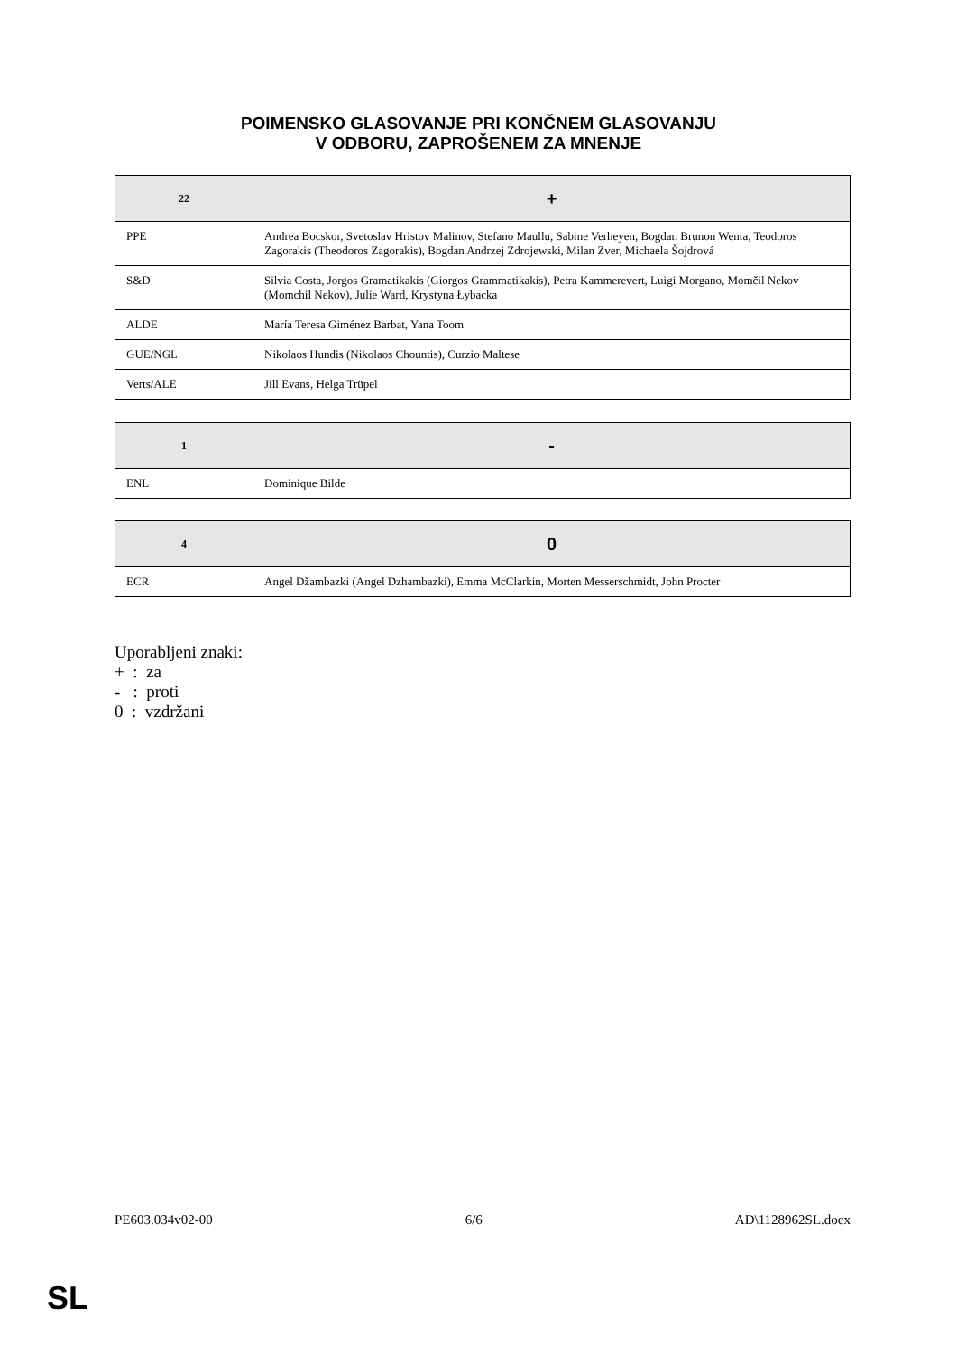POIMENSKO GLASOVANJE PRI KONČNEM GLASOVANJU
V ODBORU, ZAPROŠENEM ZA MNENJE
| 22 | + |
| --- | --- |
| PPE | Andrea Bocskor, Svetoslav Hristov Malinov, Stefano Maullu, Sabine Verheyen, Bogdan Brunon Wenta, Teodoros Zagorakis (Theodoros Zagorakis), Bogdan Andrzej Zdrojewski, Milan Zver, Michaela Šojdrová |
| S&D | Silvia Costa, Jorgos Gramatikakis (Giorgos Grammatikakis), Petra Kammerevert, Luigi Morgano, Momčil Nekov (Momchil Nekov), Julie Ward, Krystyna Łybacka |
| ALDE | María Teresa Giménez Barbat, Yana Toom |
| GUE/NGL | Nikolaos Hundis (Nikolaos Chountis), Curzio Maltese |
| Verts/ALE | Jill Evans, Helga Trüpel |
| 1 | - |
| --- | --- |
| ENL | Dominique Bilde |
| 4 | 0 |
| --- | --- |
| ECR | Angel Džambazki (Angel Dzhambazki), Emma McClarkin, Morten Messerschmidt, John Procter |
Uporabljeni znaki:
+ : za
- : proti
0 : vzdržani
PE603.034v02-00 6/6 AD\1128962SL.docx
SL